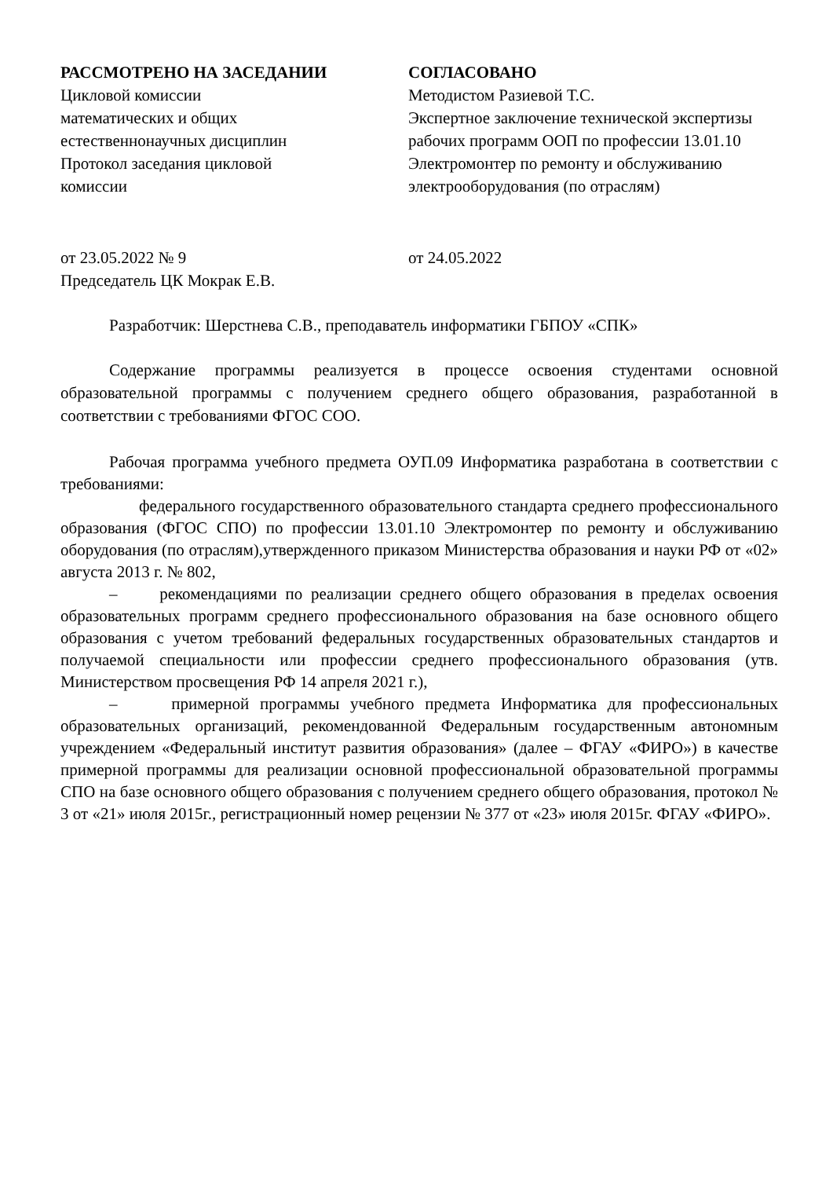РАССМОТРЕНО НА ЗАСЕДАНИИ
Цикловой комиссии
математических и общих
естественнонаучных дисциплин
Протокол заседания цикловой
комиссии
СОГЛАСОВАНО
Методистом Разиевой Т.С.
Экспертное заключение технической экспертизы рабочих программ ООП по профессии 13.01.10 Электромонтер по ремонту и обслуживанию электрооборудования (по отраслям)
от 23.05.2022 № 9
Председатель ЦК Мокрак Е.В.
от 24.05.2022
Разработчик: Шерстнева С.В., преподаватель информатики ГБПОУ «СПК»
Содержание программы реализуется в процессе освоения студентами основной образовательной программы с получением среднего общего образования, разработанной в соответствии с требованиями ФГОС СОО.
Рабочая программа учебного предмета ОУП.09 Информатика разработана в соответствии с требованиями:
федерального государственного образовательного стандарта среднего профессионального образования (ФГОС СПО) по профессии 13.01.10 Электромонтер по ремонту и обслуживанию оборудования (по отраслям),утвержденного приказом Министерства образования и науки РФ от «02» августа 2013 г. № 802,
– рекомендациями по реализации среднего общего образования в пределах освоения образовательных программ среднего профессионального образования на базе основного общего образования с учетом требований федеральных государственных образовательных стандартов и получаемой специальности или профессии среднего профессионального образования (утв. Министерством просвещения РФ 14 апреля 2021 г.),
– примерной программы учебного предмета Информатика для профессиональных образовательных организаций, рекомендованной Федеральным государственным автономным учреждением «Федеральный институт развития образования» (далее – ФГАУ «ФИРО») в качестве примерной программы для реализации основной профессиональной образовательной программы СПО на базе основного общего образования с получением среднего общего образования, протокол № 3 от «21» июля 2015г., регистрационный номер рецензии № 377 от «23» июля 2015г. ФГАУ «ФИРО».